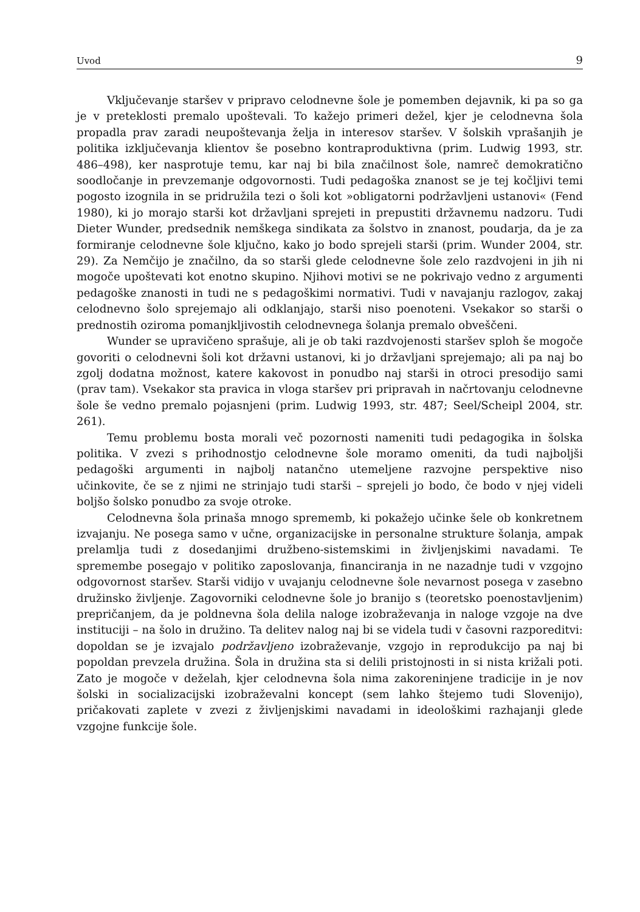Uvod 9
Vključevanje staršev v pripravo celodnevne šole je pomemben dejavnik, ki pa so ga je v preteklosti premalo upoštevali. To kažejo primeri dežel, kjer je celodnevna šola propadla prav zaradi neupoštevanja želja in interesov staršev. V šolskih vprašanjih je politika izključevanja klientov še posebno kontraproduktivna (prim. Ludwig 1993, str. 486–498), ker nasprotuje temu, kar naj bi bila značilnost šole, namreč demokratično soodločanje in prevzemanje odgovornosti. Tudi pedagoška znanost se je tej kočljivi temi pogosto izognila in se pridružila tezi o šoli kot »obligatorni podržavljeni ustanovi« (Fend 1980), ki jo morajo starši kot državljani sprejeti in prepustiti državnemu nadzoru. Tudi Dieter Wunder, predsednik nemškega sindikata za šolstvo in znanost, poudarja, da je za formiranje celodnevne šole ključno, kako jo bodo sprejeli starši (prim. Wunder 2004, str. 29). Za Nemčijo je značilno, da so starši glede celodnevne šole zelo razdvojeni in jih ni mogoče upoštevati kot enotno skupino. Njihovi motivi se ne pokrivajo vedno z argumenti pedagoške znanosti in tudi ne s pedagoškimi normativi. Tudi v navajanju razlogov, zakaj celodnevno šolo sprejemajo ali odklanjajo, starši niso poenoteni. Vsekakor so starši o prednostih oziroma pomanjkljivostih celodnevnega šolanja premalo obveščeni.
Wunder se upravičeno sprašuje, ali je ob taki razdvojenosti staršev sploh še mogoče govoriti o celodnevni šoli kot državni ustanovi, ki jo državljani sprejemajo; ali pa naj bo zgolj dodatna možnost, katere kakovost in ponudbo naj starši in otroci presodijo sami (prav tam). Vsekakor sta pravica in vloga staršev pri pripravah in načrtovanju celodnevne šole še vedno premalo pojasnjeni (prim. Ludwig 1993, str. 487; Seel/Scheipl 2004, str. 261).
Temu problemu bosta morali več pozornosti nameniti tudi pedagogika in šolska politika. V zvezi s prihodnostjo celodnevne šole moramo omeniti, da tudi najboljši pedagoški argumenti in najbolj natančno utemeljene razvojne perspektive niso učinkovite, če se z njimi ne strinjajo tudi starši – sprejeli jo bodo, če bodo v njej videli boljšo šolsko ponudbo za svoje otroke.
Celodnevna šola prinaša mnogo sprememb, ki pokažejo učinke šele ob konkretnem izvajanju. Ne posega samo v učne, organizacijske in personalne strukture šolanja, ampak prelamlja tudi z dosedanjimi družbeno-sistemskimi in življenjskimi navadami. Te spremembe posegajo v politiko zaposlovanja, financiranja in ne nazadnje tudi v vzgojno odgovornost staršev. Starši vidijo v uvajanju celodnevne šole nevarnost posega v zasebno družinsko življenje. Zagovorniki celodnevne šole jo branijo s (teoretsko poenostavljenim) prepričanjem, da je poldnevna šola delila naloge izobraževanja in naloge vzgoje na dve instituciji – na šolo in družino. Ta delitev nalog naj bi se videla tudi v časovni razporeditvi: dopoldan se je izvajalo podržavljeno izobraževanje, vzgojo in reprodukcijo pa naj bi popoldan prevzela družina. Šola in družina sta si delili pristojnosti in si nista križali poti. Zato je mogoče v deželah, kjer celodnevna šola nima zakoreninjene tradicije in je nov šolski in socializacijski izobraževalni koncept (sem lahko štejemo tudi Slovenijo), pričakovati zaplete v zvezi z življenjskimi navadami in ideološkimi razhajanji glede vzgojne funkcije šole.